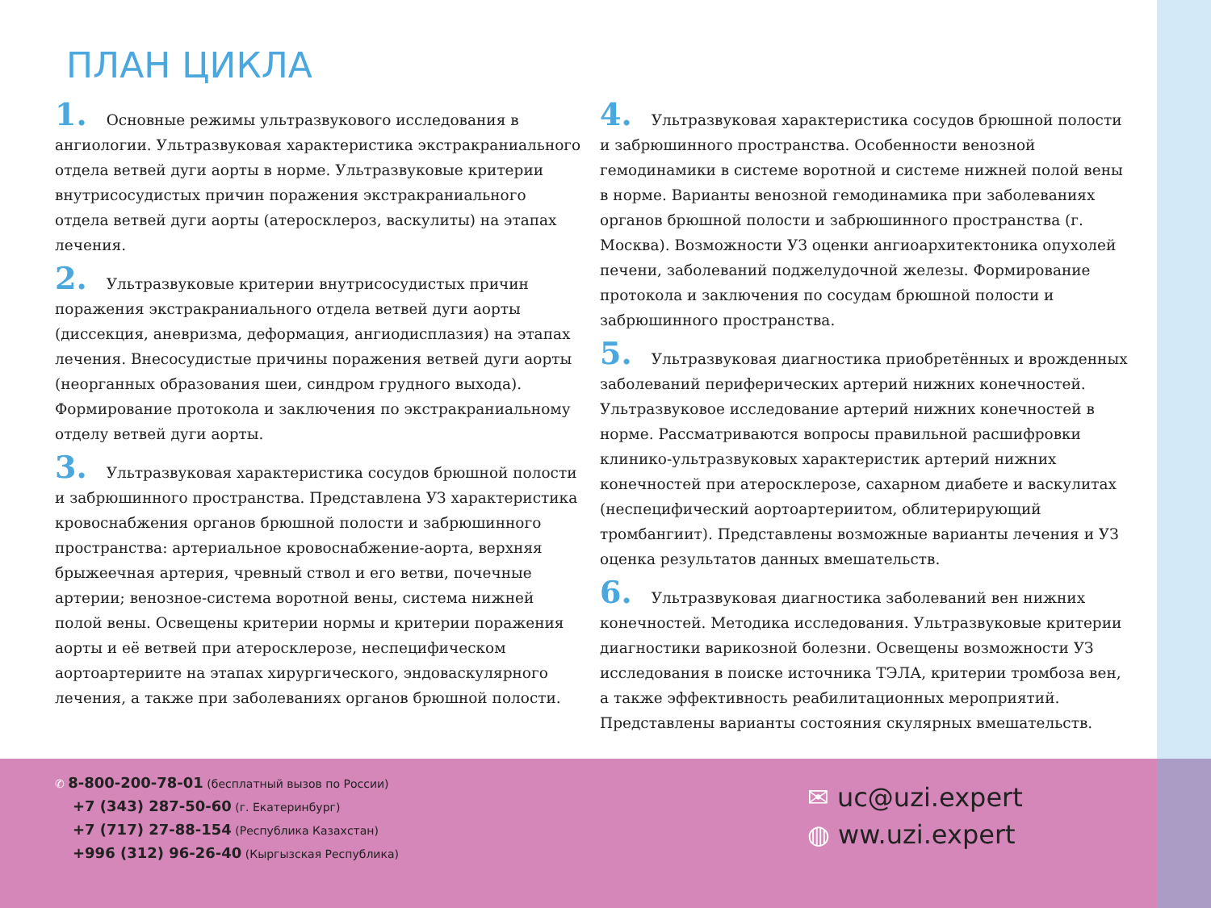ПЛАН ЦИКЛА
1. Основные режимы ультразвукового исследования в ангиологии. Ультразвуковая характеристика экстракраниального отдела ветвей дуги аорты в норме. Ультразвуковые критерии внутрисосудистых причин поражения экстракраниального отдела ветвей дуги аорты (атеросклероз, васкулиты) на этапах лечения.
2. Ультразвуковые критерии внутрисосудистых причин поражения экстракраниального отдела ветвей дуги аорты (диссекция, аневризма, деформация, ангиодисплазия) на этапах лечения. Внесосудистые причины поражения ветвей дуги аорты (неорганных образования шеи, синдром грудного выхода). Формирование протокола и заключения по экстракраниальному отделу ветвей дуги аорты.
3. Ультразвуковая характеристика сосудов брюшной полости и забрюшинного пространства. Представлена УЗ характеристика кровоснабжения органов брюшной полости и забрюшинного пространства: артериальное кровоснабжение-аорта, верхняя брыжеечная артерия, чревный ствол и его ветви, почечные артерии; венозное-система воротной вены, система нижней полой вены. Освещены критерии нормы и критерии поражения аорты и её ветвей при атеросклерозе, неспецифическом аортоартериите на этапах хирургического, эндоваскулярного лечения, а также при заболеваниях органов брюшной полости.
4. Ультразвуковая характеристика сосудов брюшной полости и забрюшинного пространства. Особенности венозной гемодинамики в системе воротной и системе нижней полой вены в норме. Варианты венозной гемодинамика при заболеваниях органов брюшной полости и забрюшинного пространства (г. Москва). Возможности УЗ оценки ангиоархитектоника опухолей печени, заболеваний поджелудочной железы. Формирование протокола и заключения по сосудам брюшной полости и забрюшинного пространства.
5. Ультразвуковая диагностика приобретённых и врожденных заболеваний периферических артерий нижних конечностей. Ультразвуковое исследование артерий нижних конечностей в норме. Рассматриваются вопросы правильной расшифровки клинико-ультразвуковых характеристик артерий нижних конечностей при атеросклерозе, сахарном диабете и васкулитах (неспецифический аортоартериитом, облитерирующий тромбангиит). Представлены возможные варианты лечения и УЗ оценка результатов данных вмешательств.
6. Ультразвуковая диагностика заболеваний вен нижних конечностей. Методика исследования. Ультразвуковые критерии диагностики варикозной болезни. Освещены возможности УЗ исследования в поиске источника ТЭЛА, критерии тромбоза вен, а также эффективность реабилитационных мероприятий. Представлены варианты состояния скулярных вмешательств.
✆ 8-800-200-78-01 (бесплатный вызов по России)
+7 (343) 287-50-60 (г. Екатеринбург)
+7 (717) 27-88-154 (Республика Казахстан)
+996 (312) 96-26-40 (Кыргызская Республика)
✉ uc@uzi.expert
◍ ww.uzi.expert